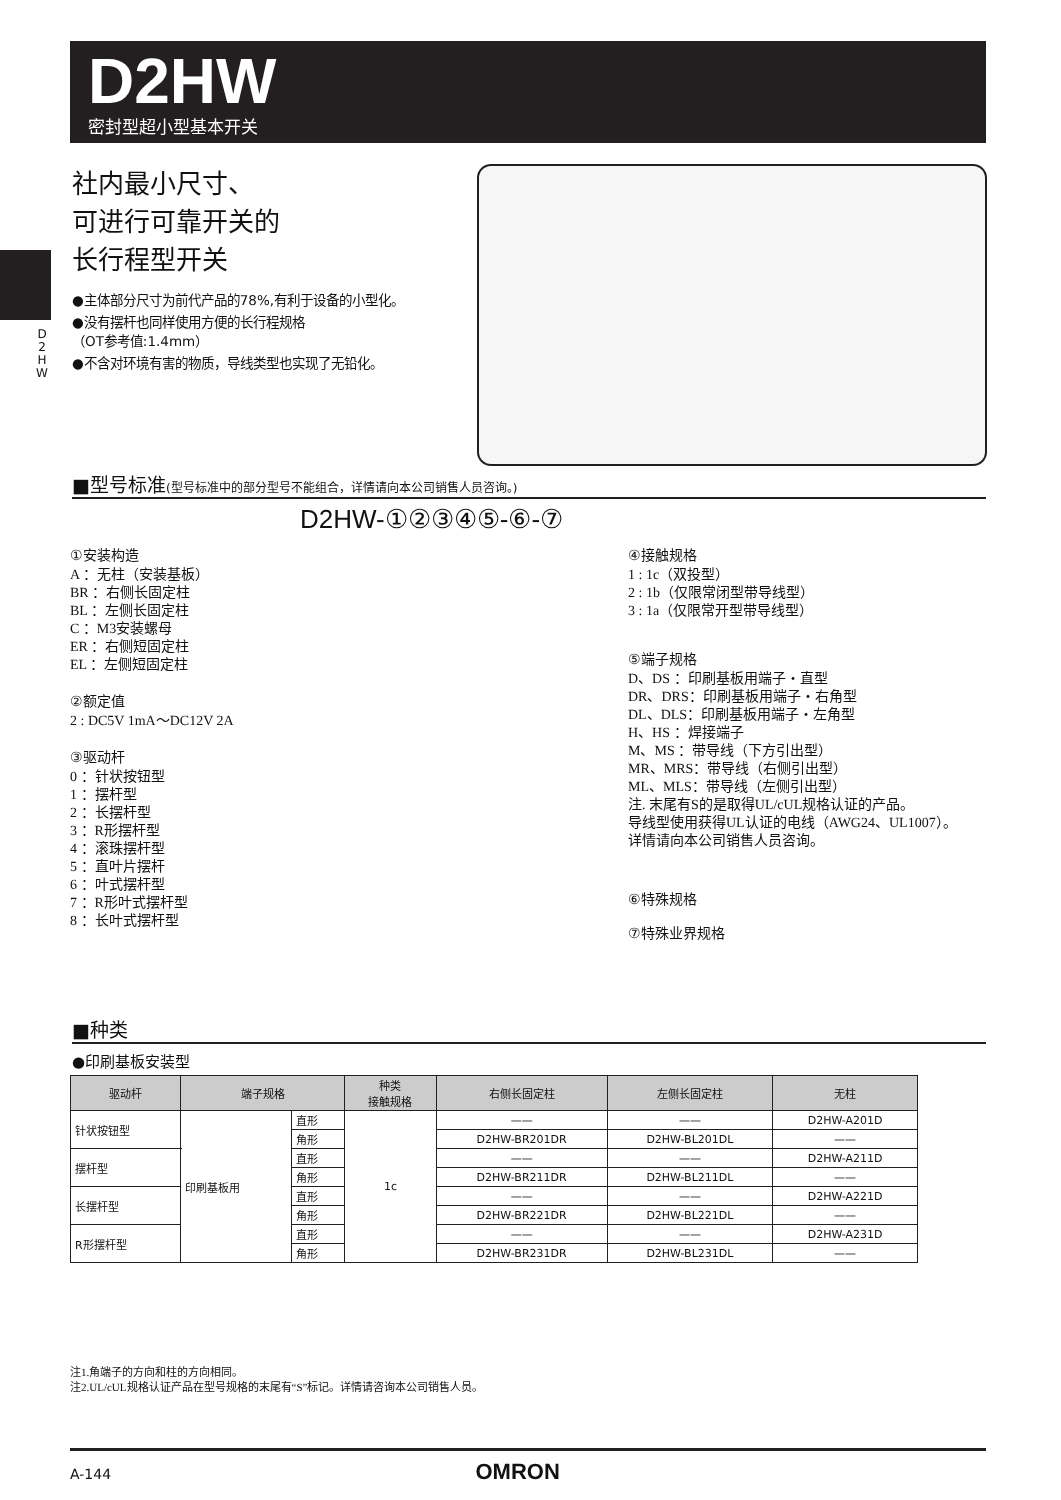D2HW
密封型超小型基本开关
D 2 H W
社内最小尺寸、
可进行可靠开关的
长行程型开关
●主体部分尺寸为前代产品的78%,有利于设备的小型化。
●没有摆杆也同样使用方便的长行程规格
（OT参考值:1.4mm）
●不含对环境有害的物质，导线类型也实现了无铅化。
■型号标准(型号标准中的部分型号不能组合，详情请向本公司销售人员咨询。)
D2HW-①②③④⑤-⑥-⑦
①安装构造
A ：无柱（安装基板）
BR ：右侧长固定柱
BL ：左侧长固定柱
C ：M3安装螺母
ER ：右侧短固定柱
EL ：左侧短固定柱
②额定值
2 : DC5V 1mA～DC12V 2A
③驱动杆
0 ：针状按钮型
1 ：摆杆型
2 ：长摆杆型
3 ：R形摆杆型
4 ：滚珠摆杆型
5 ：直叶片摆杆
6 ：叶式摆杆型
7 ：R形叶式摆杆型
8 ：长叶式摆杆型
④接触规格
1 : 1c（双投型）
2 : 1b（仅限常闭型带导线型）
3 : 1a（仅限常开型带导线型）
⑤端子规格
D、DS ：印刷基板用端子・直型
DR、DRS：印刷基板用端子・右角型
DL、DLS：印刷基板用端子・左角型
H、HS ：焊接端子
M、MS ：带导线（下方引出型）
MR、MRS：带导线（右侧引出型）
ML、MLS：带导线（左侧引出型）
注. 末尾有S的是取得UL/cUL规格认证的产品。
导线型使用获得UL认证的电线（AWG24、UL1007）。
详情请向本公司销售人员咨询。
⑥特殊规格
⑦特殊业界规格
■种类
●印刷基板安装型
| 驱动杆 | 端子规格 | | 种类 接触规格 | 右侧长固定柱 | 左侧长固定柱 | 无柱 |
| --- | --- | --- | --- | --- | --- | --- |
| 针状按钮型 | 印刷基板用 | 直形 | 1c | —— | —— | D2HW-A201D |
| | | 角形 | | D2HW-BR201DR | D2HW-BL201DL | —— |
| 摆杆型 | | 直形 | | —— | —— | D2HW-A211D |
| | | 角形 | | D2HW-BR211DR | D2HW-BL211DL | —— |
| 长摆杆型 | | 直形 | | —— | —— | D2HW-A221D |
| | | 角形 | | D2HW-BR221DR | D2HW-BL221DL | —— |
| R形摆杆型 | | 直形 | | —— | —— | D2HW-A231D |
| | | 角形 | | D2HW-BR231DR | D2HW-BL231DL | —— |
注1.角端子的方向和柱的方向相同。
注2.UL/cUL规格认证产品在型号规格的末尾有“S”标记。详情请咨询本公司销售人员。
A-144 OMRON